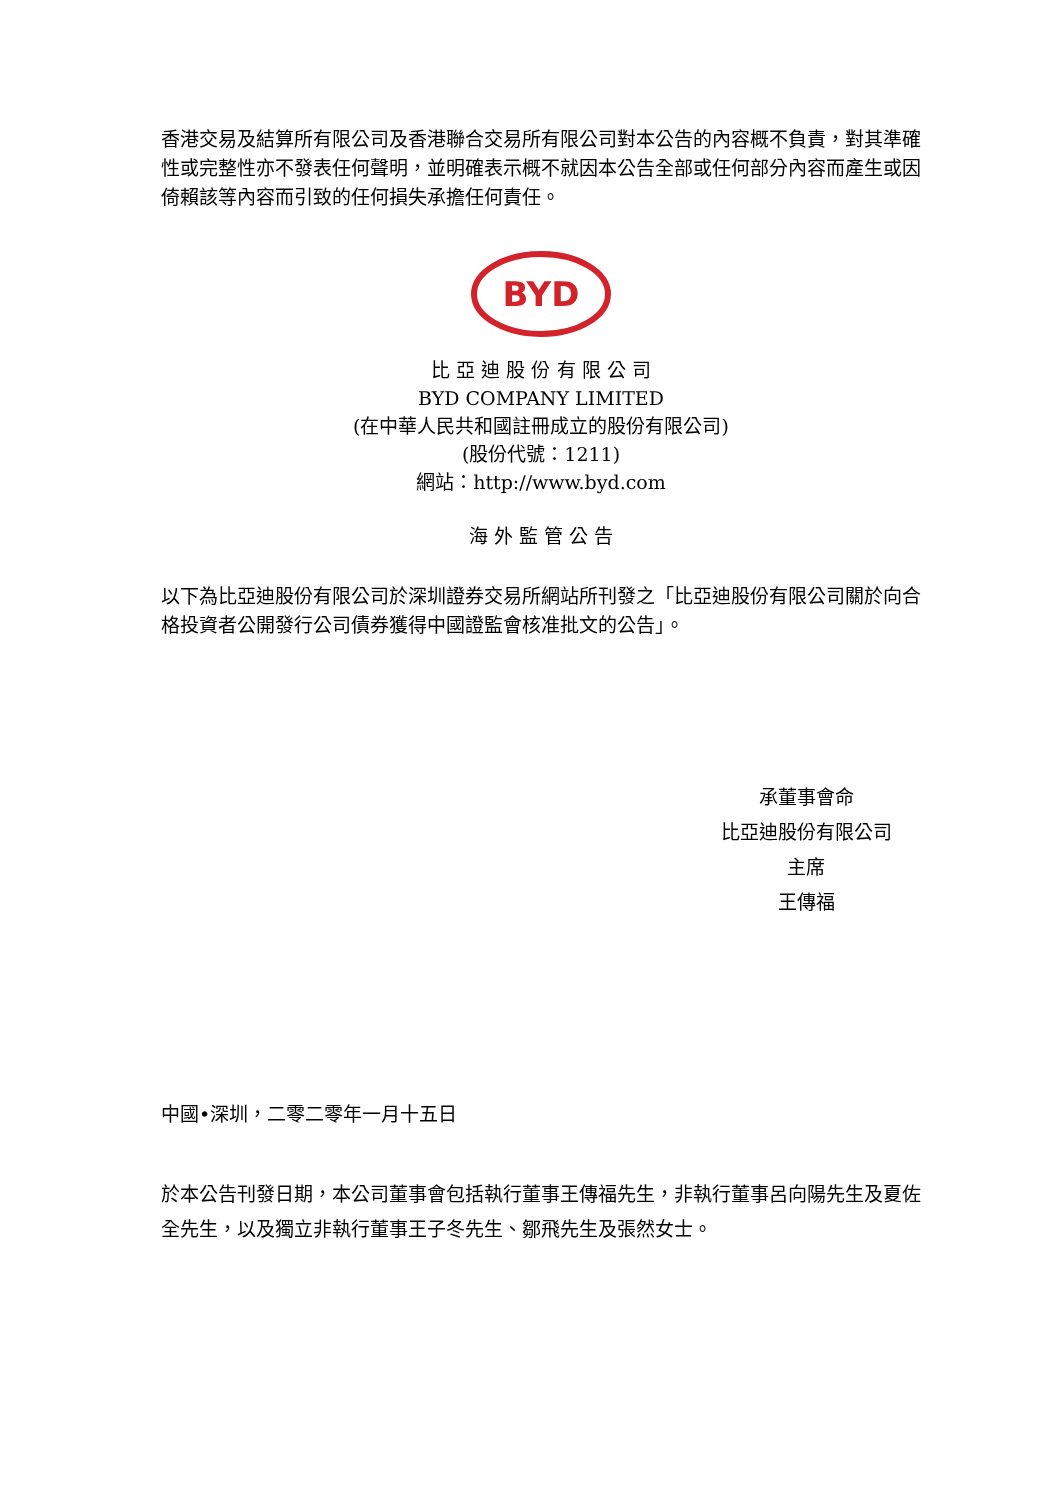香港交易及結算所有限公司及香港聯合交易所有限公司對本公告的內容概不負責，對其準確性或完整性亦不發表任何聲明，並明確表示概不就因本公告全部或任何部分內容而產生或因倚賴該等內容而引致的任何損失承擔任何責任。
BYD
比 亞 迪 股 份 有 限 公 司
BYD COMPANY LIMITED
(在中華人民共和國註冊成立的股份有限公司)
(股份代號：1211)
網站：http://www.byd.com
海 外 監 管 公 告
以下為比亞迪股份有限公司於深圳證券交易所網站所刊發之「比亞迪股份有限公司關於向合格投資者公開發行公司債券獲得中國證監會核准批文的公告」。
承董事會命
比亞迪股份有限公司
主席
王傳福
中國•深圳，二零二零年一月十五日
於本公告刊發日期，本公司董事會包括執行董事王傳福先生，非執行董事呂向陽先生及夏佐全先生，以及獨立非執行董事王子冬先生、鄒飛先生及張然女士。